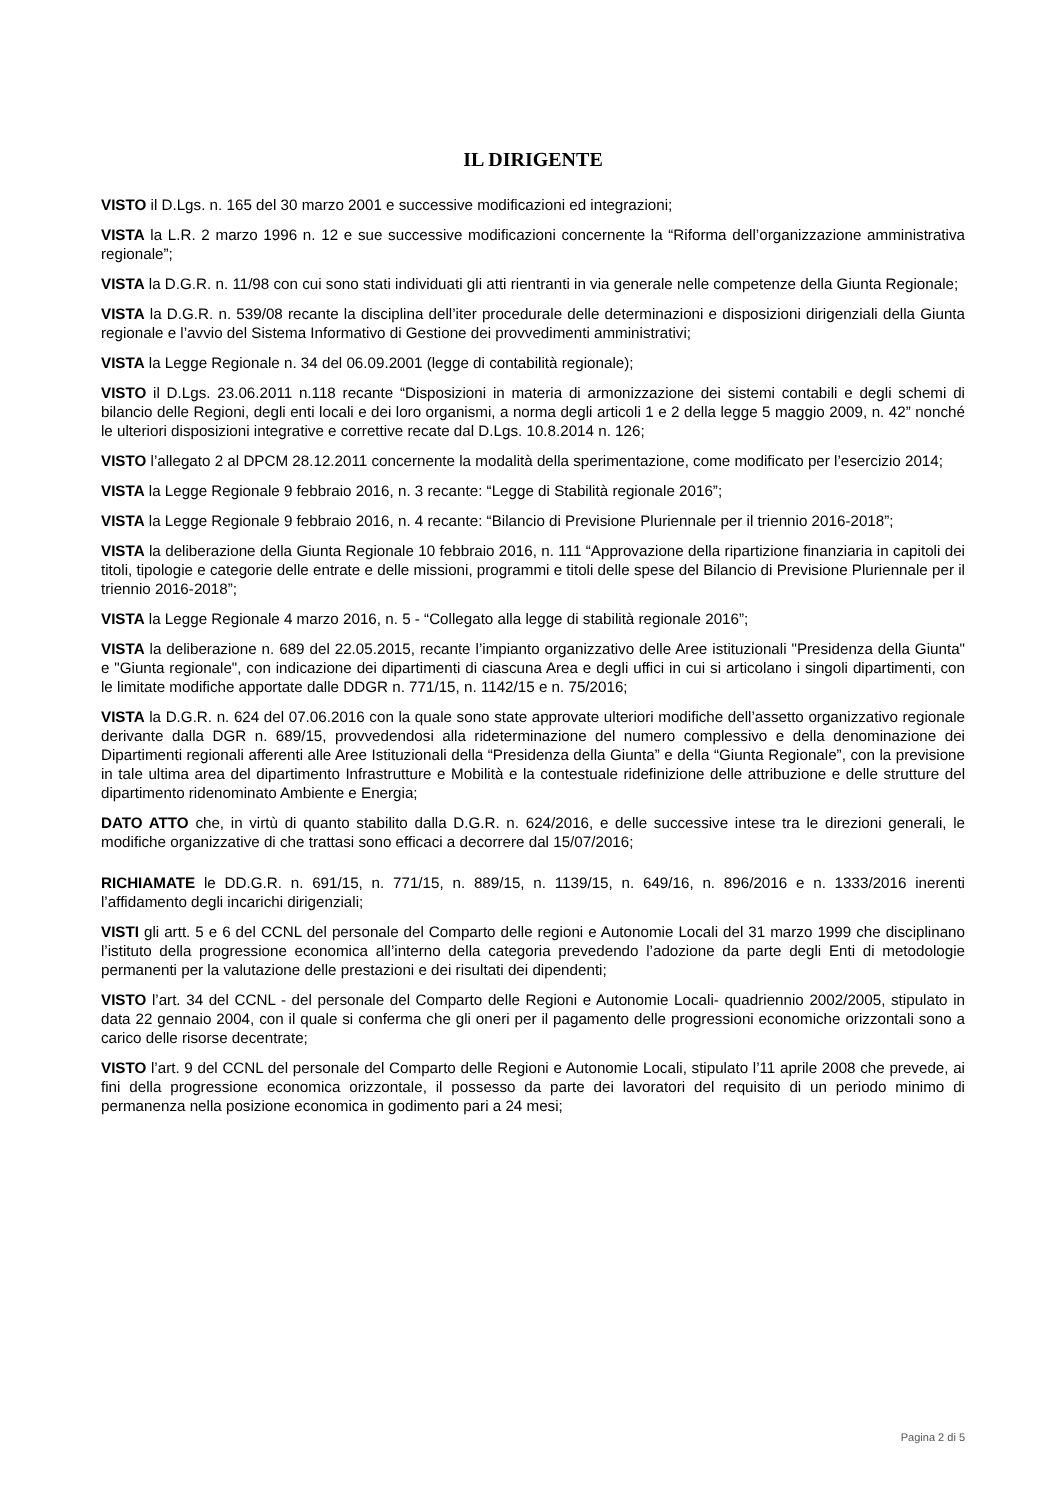IL DIRIGENTE
VISTO il D.Lgs. n. 165 del 30 marzo 2001 e successive modificazioni ed integrazioni;
VISTA la L.R. 2 marzo 1996 n. 12 e sue successive modificazioni concernente la “Riforma dell’organizzazione amministrativa regionale”;
VISTA la D.G.R. n. 11/98 con cui sono stati individuati gli atti rientranti in via generale nelle competenze della Giunta Regionale;
VISTA la D.G.R. n. 539/08 recante la disciplina dell’iter procedurale delle determinazioni e disposizioni dirigenziali della Giunta regionale e l’avvio del Sistema Informativo di Gestione dei provvedimenti amministrativi;
VISTA la Legge Regionale n. 34 del 06.09.2001 (legge di contabilità regionale);
VISTO il D.Lgs. 23.06.2011 n.118 recante “Disposizioni in materia di armonizzazione dei sistemi contabili e degli schemi di bilancio delle Regioni, degli enti locali e dei loro organismi, a norma degli articoli 1 e 2 della legge 5 maggio 2009, n. 42” nonché le ulteriori disposizioni integrative e correttive recate dal D.Lgs. 10.8.2014 n. 126;
VISTO l’allegato 2 al DPCM 28.12.2011 concernente la modalità della sperimentazione, come modificato per l’esercizio 2014;
VISTA la Legge Regionale 9 febbraio 2016, n. 3 recante: “Legge di Stabilità regionale 2016”;
VISTA la Legge Regionale 9 febbraio 2016, n. 4 recante: “Bilancio di Previsione Pluriennale per il triennio 2016-2018”;
VISTA la deliberazione della Giunta Regionale 10 febbraio 2016, n. 111 “Approvazione della ripartizione finanziaria in capitoli dei titoli, tipologie e categorie delle entrate e delle missioni, programmi e titoli delle spese del Bilancio di Previsione Pluriennale per il triennio 2016-2018”;
VISTA la Legge Regionale 4 marzo 2016, n. 5 - “Collegato alla legge di stabilità regionale 2016”;
VISTA la deliberazione n. 689 del 22.05.2015, recante l’impianto organizzativo delle Aree istituzionali "Presidenza della Giunta" e "Giunta regionale", con indicazione dei dipartimenti di ciascuna Area e degli uffici in cui si articolano i singoli dipartimenti, con le limitate modifiche apportate dalle DDGR n. 771/15, n. 1142/15 e n. 75/2016;
VISTA la D.G.R. n. 624 del 07.06.2016 con la quale sono state approvate ulteriori modifiche dell’assetto organizzativo regionale derivante dalla DGR n. 689/15, provvedendosi alla rideterminazione del numero complessivo e della denominazione dei Dipartimenti regionali afferenti alle Aree Istituzionali della “Presidenza della Giunta” e della “Giunta Regionale”, con la previsione in tale ultima area del dipartimento Infrastrutture e Mobilità e la contestuale ridefinizione delle attribuzione e delle strutture del dipartimento ridenominato Ambiente e Energia;
DATO ATTO che, in virtù di quanto stabilito dalla D.G.R. n. 624/2016, e delle successive intese tra le direzioni generali, le modifiche organizzative di che trattasi sono efficaci a decorrere dal 15/07/2016;
RICHIAMATE le DD.G.R. n. 691/15, n. 771/15, n. 889/15, n. 1139/15, n. 649/16, n. 896/2016 e n. 1333/2016 inerenti l’affidamento degli incarichi dirigenziali;
VISTI gli artt. 5 e 6 del CCNL del personale del Comparto delle regioni e Autonomie Locali del 31 marzo 1999 che disciplinano l’istituto della progressione economica all’interno della categoria prevedendo l’adozione da parte degli Enti di metodologie permanenti per la valutazione delle prestazioni e dei risultati dei dipendenti;
VISTO l’art. 34 del CCNL - del personale del Comparto delle Regioni e Autonomie Locali- quadriennio 2002/2005, stipulato in data 22 gennaio 2004, con il quale si conferma che gli oneri per il pagamento delle progressioni economiche orizzontali sono a carico delle risorse decentrate;
VISTO l’art. 9 del CCNL del personale del Comparto delle Regioni e Autonomie Locali, stipulato l’11 aprile 2008 che prevede, ai fini della progressione economica orizzontale, il possesso da parte dei lavoratori del requisito di un periodo minimo di permanenza nella posizione economica in godimento pari a 24 mesi;
Pagina 2 di 5